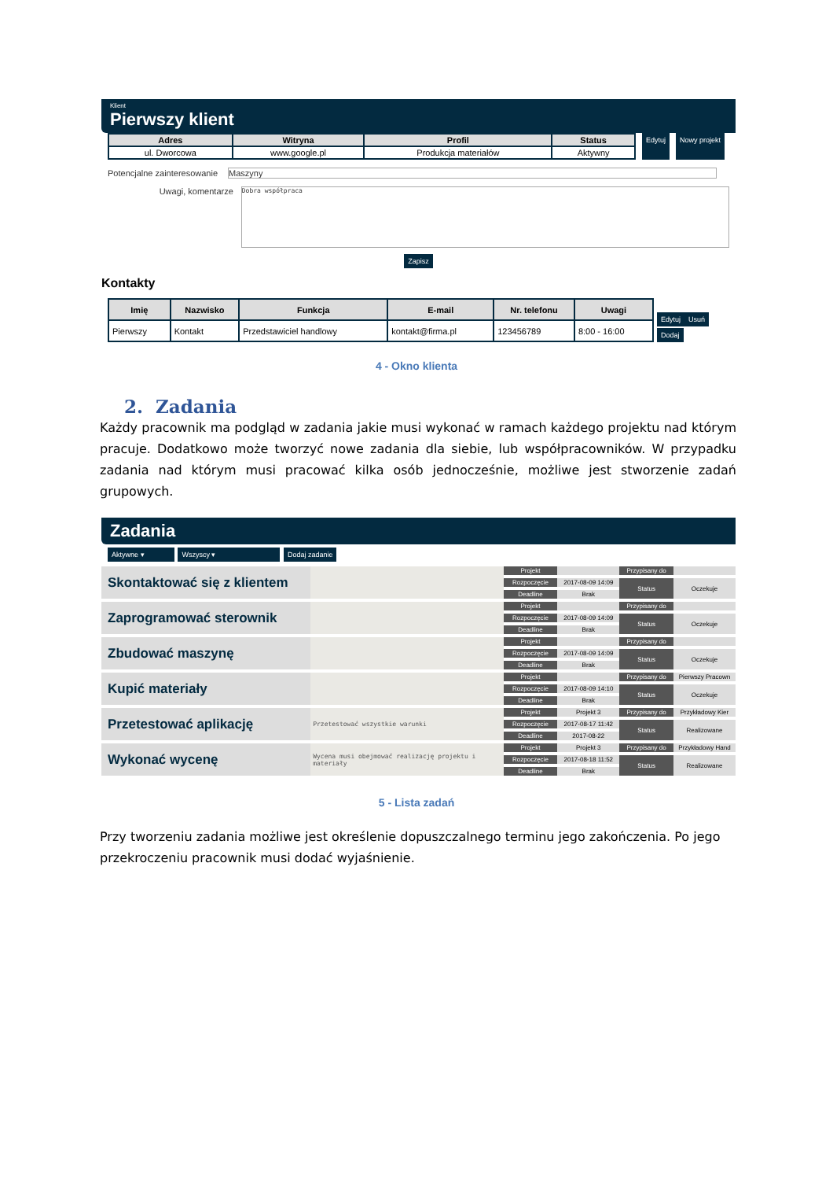Klient
Pierwszy klient
| Adres | Witryna | Profil | Status |
| --- | --- | --- | --- |
| ul. Dworcowa | www.google.pl | Produkcja materiałów | Aktywny |
Edytuj Nowy projekt
Potencjalne zainteresowanie Maszyny
Uwagi, komentarze Dobra współpraca
Zapisz
Kontakty
| Imię | Nazwisko | Funkcja | E-mail | Nr. telefonu | Uwagi |
| --- | --- | --- | --- | --- | --- |
| Pierwszy | Kontakt | Przedstawiciel handlowy | kontakt@firma.pl | 123456789 | 8:00 - 16:00 |
Edytuj Usuń
Dodaj
4 - Okno klienta
2. Zadania
Każdy pracownik ma podgląd w zadania jakie musi wykonać w ramach każdego projektu nad którym pracuje. Dodatkowo może tworzyć nowe zadania dla siebie, lub współpracowników. W przypadku zadania nad którym musi pracować kilka osób jednocześnie, możliwe jest stworzenie zadań grupowych.
Zadania
Aktywne ▾ Wszyscy ▾ Dodaj zadanie
| Skontaktować się z klientem | | Projekt | | Przypisany do | |
| | | Rozpoczęcie | 2017-08-09 14:09 | Status | Oczekuje |
| | | Deadline | Brak | | |
| Zaprogramować sterownik | | Projekt | | Przypisany do | |
| | | Rozpoczęcie | 2017-08-09 14:09 | Status | Oczekuje |
| | | Deadline | Brak | | |
| Zbudować maszynę | | Projekt | | Przypisany do | |
| | | Rozpoczęcie | 2017-08-09 14:09 | Status | Oczekuje |
| | | Deadline | Brak | | |
| Kupić materiały | | Projekt | | Przypisany do | Pierwszy Pracown |
| | | Rozpoczęcie | 2017-08-09 14:10 | Status | Oczekuje |
| | | Deadline | Brak | | |
| Przetestować aplikację | Przetestować wszystkie warunki | Projekt | Projekt 3 | Przypisany do | Przykładowy Kier |
| | | Rozpoczęcie | 2017-08-17 11:42 | Status | Realizowane |
| | | Deadline | 2017-08-22 | | |
| Wykonać wycenę | Wycena musi obejmować realizację projektu i materiały | Projekt | Projekt 3 | Przypisany do | Przykładowy Hand |
| | | Rozpoczęcie | 2017-08-18 11:52 | Status | Realizowane |
| | | Deadline | Brak | | |
5 - Lista zadań
Przy tworzeniu zadania możliwe jest określenie dopuszczalnego terminu jego zakończenia. Po jego przekroczeniu pracownik musi dodać wyjaśnienie.